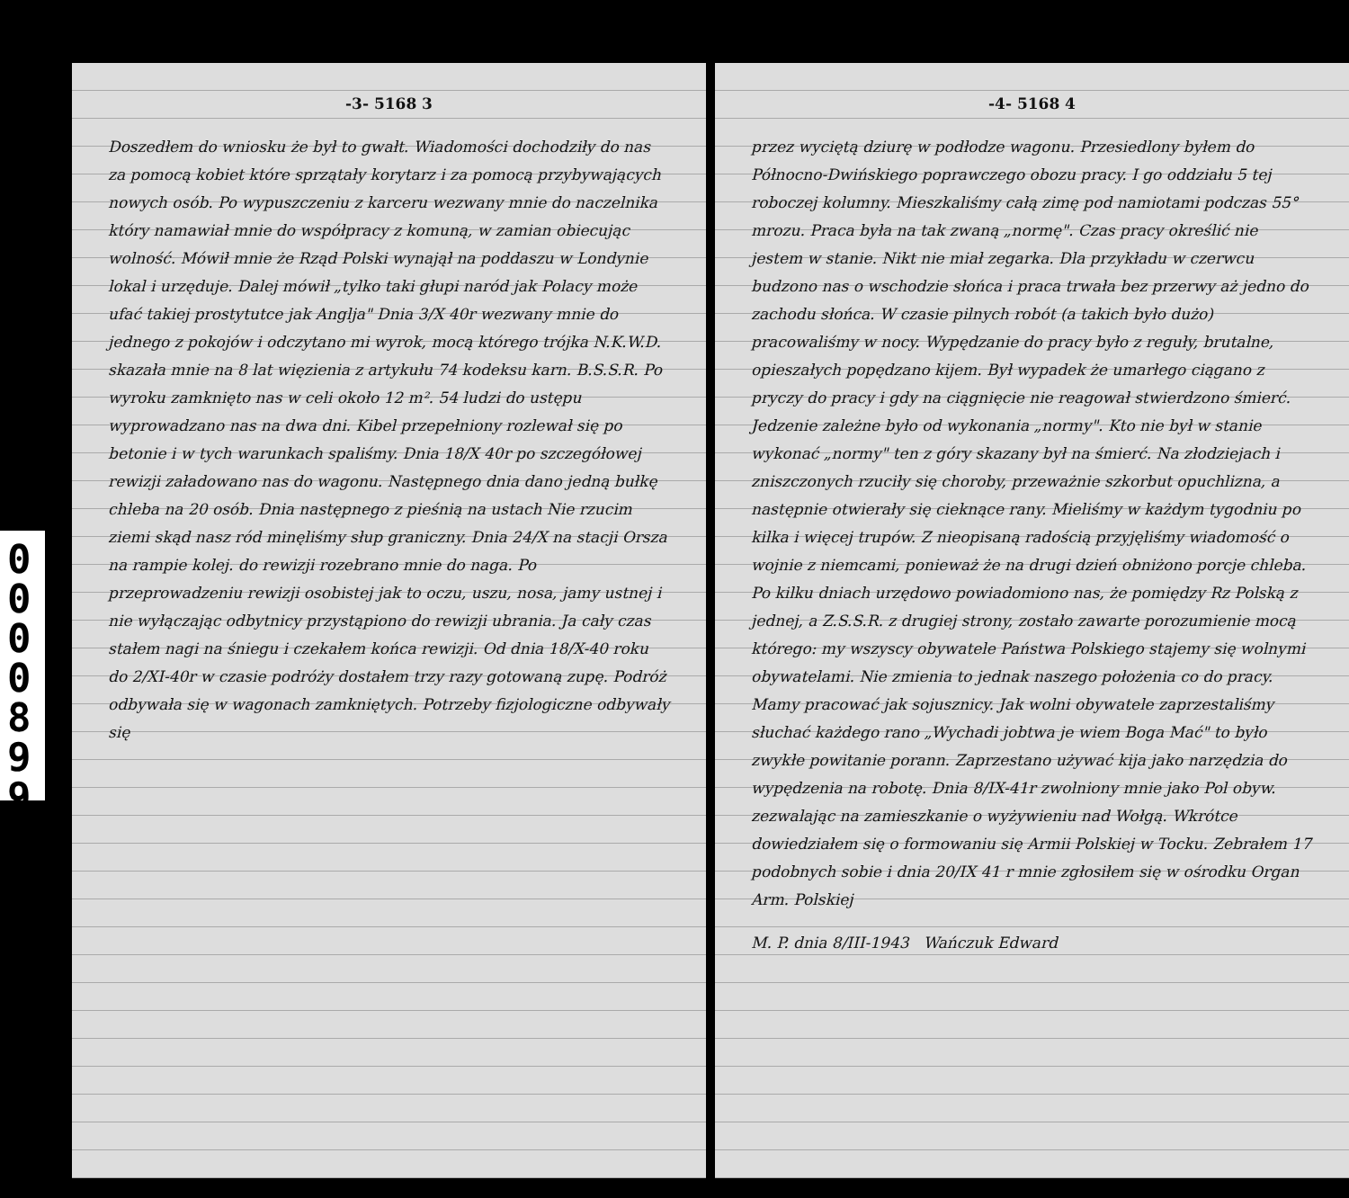0000899
-3- 5168 3
Doszedłem do wniosku że był to gwałt. Wiadomości dochodziły do nas za pomocą kobiet które sprzątały korytarz i za pomocą przybywających nowych osób. Po wypuszczeniu z karceru wezwany mnie do naczelnika który namawiał mnie do współpracy z komuną, w zamian obiecując wolność. Mówił mnie że Rząd Polski wynajął na poddaszu w Londynie lokal i urzęduje. Dalej mówił „tylko taki głupi naród jak Polacy może ufać takiej prostytutce jak Anglja" Dnia 3/X 40r wezwany mnie do jednego z pokojów i odczytano mi wyrok, mocą którego trójka N.K.W.D. skazała mnie na 8 lat więzienia z artykułu 74 kodeksu karn. B.S.S.R. Po wyroku zamknięto nas w celi około 12 m². 54 ludzi do ustępu wyprowadzano nas na dwa dni. Kibel przepełniony rozlewał się po betonie i w tych warunkach spaliśmy. Dnia 18/X 40r po szczegółowej rewizji załadowano nas do wagonu. Następnego dnia dano jedną bułkę chleba na 20 osób. Dnia następnego z pieśnią na ustach Nie rzucim ziemi skąd nasz ród minęliśmy słup graniczny. Dnia 24/X na stacji Orsza na rampie kolej. do rewizji rozebrano mnie do naga. Po przeprowadzeniu rewizji osobistej jak to oczu, uszu, nosa, jamy ustnej i nie wyłączając odbytnicy przystąpiono do rewizji ubrania. Ja cały czas stałem nagi na śniegu i czekałem końca rewizji. Od dnia 18/X-40 roku do 2/XI-40r w czasie podróży dostałem trzy razy gotowaną zupę. Podróż odbywała się w wagonach zamkniętych. Potrzeby fizjologiczne odbywały się
-4- 5168 4
przez wyciętą dziurę w podłodze wagonu. Przesiedlony byłem do Północno-Dwińskiego poprawczego obozu pracy. I go oddziału 5 tej roboczej kolumny. Mieszkaliśmy całą zimę pod namiotami podczas 55° mrozu. Praca była na tak zwaną „normę". Czas pracy określić nie jestem w stanie. Nikt nie miał zegarka. Dla przykładu w czerwcu budzono nas o wschodzie słońca i praca trwała bez przerwy aż jedno do zachodu słońca. W czasie pilnych robót (a takich było dużo) pracowaliśmy w nocy. Wypędzanie do pracy było z reguły, brutalne, opieszałych popędzano kijem. Był wypadek że umarłego ciągano z pryczy do pracy i gdy na ciągnięcie nie reagował stwierdzono śmierć. Jedzenie zależne było od wykonania „normy". Kto nie był w stanie wykonać „normy" ten z góry skazany był na śmierć. Na złodziejach i zniszczonych rzuciły się choroby, przeważnie szkorbut opuchlizna, a następnie otwierały się cieknące rany. Mieliśmy w każdym tygodniu po kilka i więcej trupów. Z nieopisaną radością przyjęliśmy wiadomość o wojnie z niemcami, ponieważ że na drugi dzień obniżono porcje chleba. Po kilku dniach urzędowo powiadomiono nas, że pomiędzy Rz Polską z jednej, a Z.S.S.R. z drugiej strony, zostało zawarte porozumienie mocą którego: my wszyscy obywatele Państwa Polskiego stajemy się wolnymi obywatelami. Nie zmienia to jednak naszego położenia co do pracy. Mamy pracować jak sojusznicy. Jak wolni obywatele zaprzestaliśmy słuchać każdego rano „Wychadi jobtwa je wiem Boga Mać" to było zwykłe powitanie porann. Zaprzestano używać kija jako narzędzia do wypędzenia na robotę. Dnia 8/IX-41r zwolniony mnie jako Pol obyw. zezwalając na zamieszkanie o wyżywieniu nad Wołgą. Wkrótce dowiedziałem się o formowaniu się Armii Polskiej w Tocku. Zebrałem 17 podobnych sobie i dnia 20/IX 41 r mnie zgłosiłem się w ośrodku Organ Arm. Polskiej
M. P. dnia 8/III-1943 Wańczuk Edward